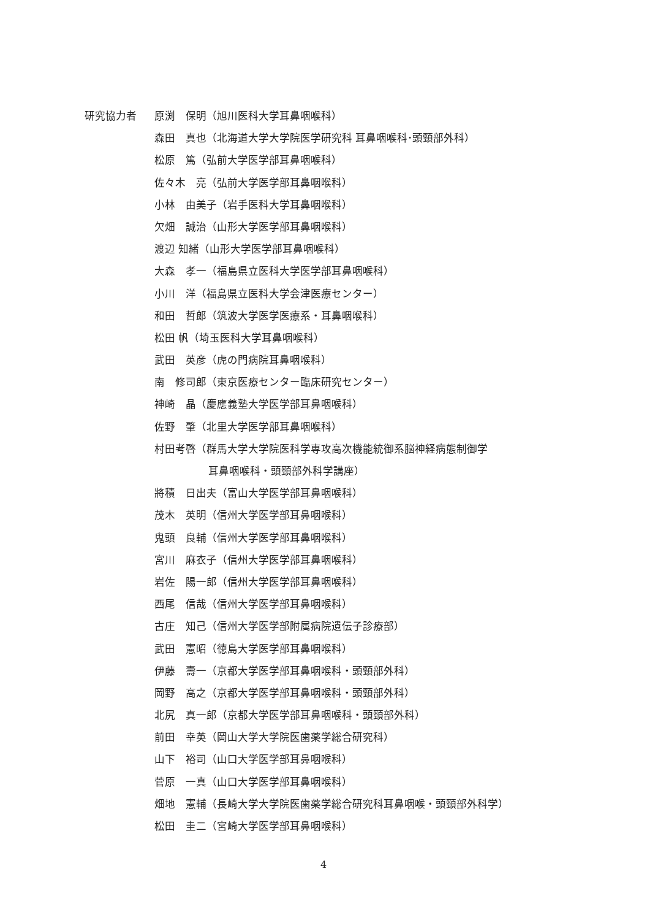研究協力者 原渕　保明（旭川医科大学耳鼻咽喉科）
森田　真也（北海道大学大学院医学研究科 耳鼻咽喉科･頭頸部外科）
松原　篤（弘前大学医学部耳鼻咽喉科）
佐々木　亮（弘前大学医学部耳鼻咽喉科）
小林　由美子（岩手医科大学耳鼻咽喉科）
欠畑　誠治（山形大学医学部耳鼻咽喉科）
渡辺 知緒（山形大学医学部耳鼻咽喉科）
大森　孝一（福島県立医科大学医学部耳鼻咽喉科）
小川　洋（福島県立医科大学会津医療センター）
和田　哲郎（筑波大学医学医療系・耳鼻咽喉科）
松田 帆（埼玉医科大学耳鼻咽喉科）
武田　英彦（虎の門病院耳鼻咽喉科）
南　修司郎（東京医療センター臨床研究センター）
神崎　晶（慶應義塾大学医学部耳鼻咽喉科）
佐野　肇（北里大学医学部耳鼻咽喉科）
村田考啓（群馬大学大学院医科学専攻高次機能統御系脳神経病態制御学
耳鼻咽喉科・頭頸部外科学講座）
將積　日出夫（富山大学医学部耳鼻咽喉科）
茂木　英明（信州大学医学部耳鼻咽喉科）
鬼頭　良輔（信州大学医学部耳鼻咽喉科）
宮川　麻衣子（信州大学医学部耳鼻咽喉科）
岩佐　陽一郎（信州大学医学部耳鼻咽喉科）
西尾　信哉（信州大学医学部耳鼻咽喉科）
古庄　知己（信州大学医学部附属病院遺伝子診療部）
武田　憲昭（徳島大学医学部耳鼻咽喉科）
伊藤　壽一（京都大学医学部耳鼻咽喉科・頭頸部外科）
岡野　高之（京都大学医学部耳鼻咽喉科・頭頸部外科）
北尻　真一郎（京都大学医学部耳鼻咽喉科・頭頸部外科）
前田　幸英（岡山大学大学院医歯薬学総合研究科）
山下　裕司（山口大学医学部耳鼻咽喉科）
菅原　一真（山口大学医学部耳鼻咽喉科）
畑地　憲輔（長崎大学大学院医歯薬学総合研究科耳鼻咽喉・頭頸部外科学）
松田　圭二（宮崎大学医学部耳鼻咽喉科）
4